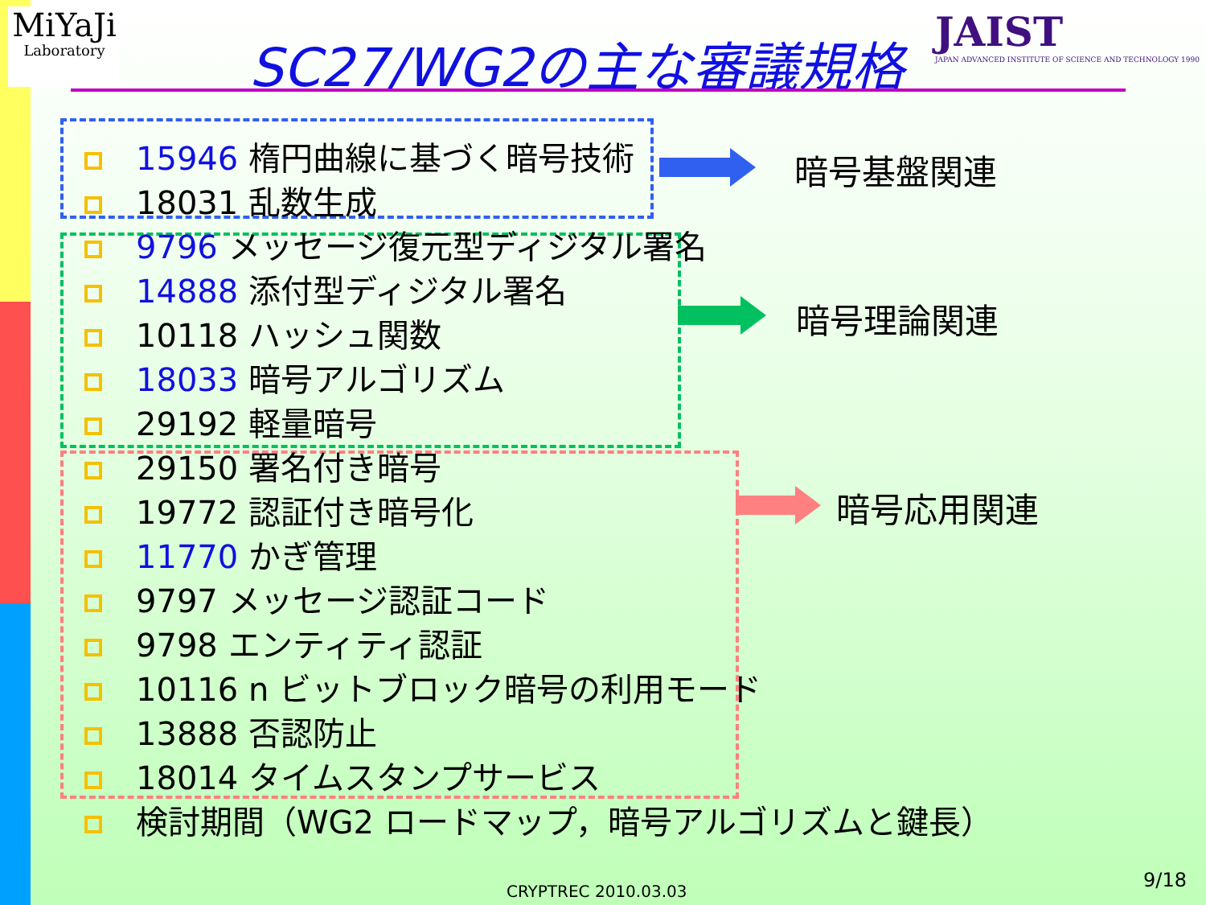MiYaJi
Laboratory
SC27/WG2の主な審議規格
JAIST
JAPAN ADVANCED INSTITUTE OF SCIENCE AND TECHNOLOGY 1990
15946 楕円曲線に基づく暗号技術
18031 乱数生成
9796 メッセージ復元型ディジタル署名
14888 添付型ディジタル署名
10118 ハッシュ関数
18033 暗号アルゴリズム
29192 軽量暗号
29150 署名付き暗号
19772 認証付き暗号化
11770 かぎ管理
9797 メッセージ認証コード
9798 エンティティ認証
10116 n ビットブロック暗号の利用モード
13888 否認防止
18014 タイムスタンプサービス
検討期間（WG2 ロードマップ，暗号アルゴリズムと鍵長）
暗号基盤関連
暗号理論関連
暗号応用関連
CRYPTREC 2010.03.03 9/18